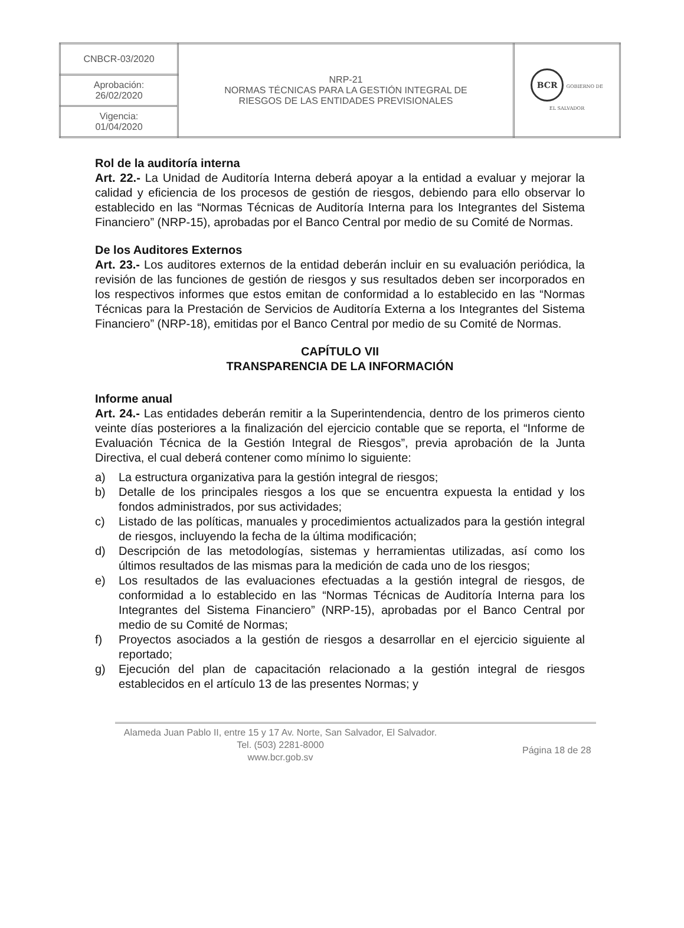| CNBCR-03/2020 | NRP-21 NORMAS TÉCNICAS PARA LA GESTIÓN INTEGRAL DE RIESGOS DE LAS ENTIDADES PREVISIONALES | BCR GOBIERNO DE EL SALVADOR |
| Aprobación: 26/02/2020 | | |
| Vigencia: 01/04/2020 | | |
Rol de la auditoría interna
Art. 22.- La Unidad de Auditoría Interna deberá apoyar a la entidad a evaluar y mejorar la calidad y eficiencia de los procesos de gestión de riesgos, debiendo para ello observar lo establecido en las “Normas Técnicas de Auditoría Interna para los Integrantes del Sistema Financiero” (NRP-15), aprobadas por el Banco Central por medio de su Comité de Normas.
De los Auditores Externos
Art. 23.- Los auditores externos de la entidad deberán incluir en su evaluación periódica, la revisión de las funciones de gestión de riesgos y sus resultados deben ser incorporados en los respectivos informes que estos emitan de conformidad a lo establecido en las “Normas Técnicas para la Prestación de Servicios de Auditoría Externa a los Integrantes del Sistema Financiero” (NRP-18), emitidas por el Banco Central por medio de su Comité de Normas.
CAPÍTULO VII
TRANSPARENCIA DE LA INFORMACIÓN
Informe anual
Art. 24.- Las entidades deberán remitir a la Superintendencia, dentro de los primeros ciento veinte días posteriores a la finalización del ejercicio contable que se reporta, el “Informe de Evaluación Técnica de la Gestión Integral de Riesgos”, previa aprobación de la Junta Directiva, el cual deberá contener como mínimo lo siguiente:
a) La estructura organizativa para la gestión integral de riesgos;
b) Detalle de los principales riesgos a los que se encuentra expuesta la entidad y los fondos administrados, por sus actividades;
c) Listado de las políticas, manuales y procedimientos actualizados para la gestión integral de riesgos, incluyendo la fecha de la última modificación;
d) Descripción de las metodologías, sistemas y herramientas utilizadas, así como los últimos resultados de las mismas para la medición de cada uno de los riesgos;
e) Los resultados de las evaluaciones efectuadas a la gestión integral de riesgos, de conformidad a lo establecido en las “Normas Técnicas de Auditoría Interna para los Integrantes del Sistema Financiero” (NRP-15), aprobadas por el Banco Central por medio de su Comité de Normas;
f) Proyectos asociados a la gestión de riesgos a desarrollar en el ejercicio siguiente al reportado;
g) Ejecución del plan de capacitación relacionado a la gestión integral de riesgos establecidos en el artículo 13 de las presentes Normas; y
Alameda Juan Pablo II, entre 15 y 17 Av. Norte, San Salvador, El Salvador.
Tel. (503) 2281-8000
www.bcr.gob.sv
Página 18 de 28